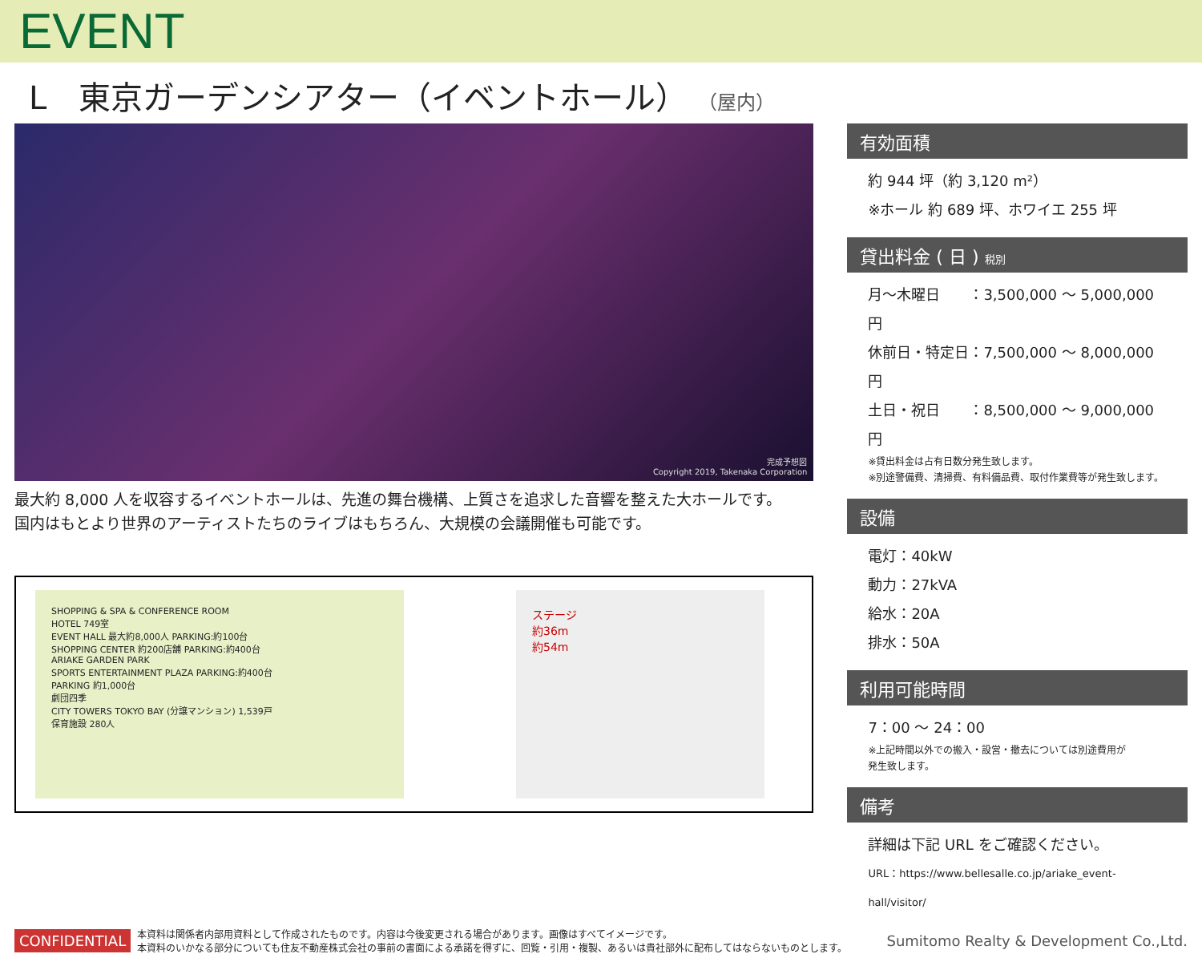EVENT
L　東京ガーデンシアター（イベントホール） （屋内）
完成予想図
Copyright 2019, Takenaka Corporation
最大約 8,000 人を収容するイベントホールは、先進の舞台機構、上質さを追求した音響を整えた大ホールです。
国内はもとより世界のアーティストたちのライブはもちろん、大規模の会議開催も可能です。
SHOPPING & SPA & CONFERENCE ROOM
HOTEL 749室
EVENT HALL 最大約8,000人 PARKING:約100台
SHOPPING CENTER 約200店舗 PARKING:約400台
ARIAKE GARDEN PARK
SPORTS ENTERTAINMENT PLAZA PARKING:約400台
PARKING 約1,000台
劇団四季
CITY TOWERS TOKYO BAY (分譲マンション) 1,539戸
保育施設 280人
ステージ
約36m
約54m
有効面積
約 944 坪（約 3,120 m²）
※ホール 約 689 坪、ホワイエ 255 坪
貸出料金 ( 日 ) 税別
月〜木曜日　　：3,500,000 〜 5,000,000 円
休前日・特定日：7,500,000 〜 8,000,000 円
土日・祝日　　：8,500,000 〜 9,000,000 円
※貸出料金は占有日数分発生致します。
※別途警備費、清掃費、有料備品費、取付作業費等が発生致します。
設備
電灯：40kW
動力：27kVA
給水：20A
排水：50A
利用可能時間
7：00 〜 24：00
※上記時間以外での搬入・設営・撤去については別途費用が
発生致します。
備考
詳細は下記 URL をご確認ください。
URL：https://www.bellesalle.co.jp/ariake_event-hall/visitor/
CONFIDENTIAL 本資料は関係者内部用資料として作成されたものです。内容は今後変更される場合があります。画像はすべてイメージです。
本資料のいかなる部分についても住友不動産株式会社の事前の書面による承諾を得ずに、回覧・引用・複製、あるいは貴社部外に配布してはならないものとします。 Sumitomo Realty & Development Co.,Ltd.